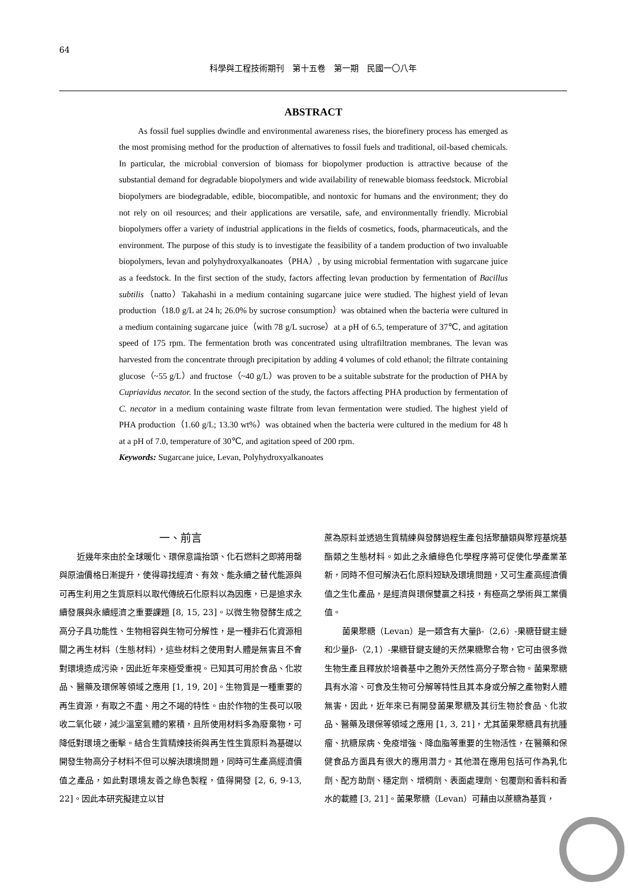64
科學與工程技術期刊　第十五卷　第一期　民國一〇八年
ABSTRACT
As fossil fuel supplies dwindle and environmental awareness rises, the biorefinery process has emerged as the most promising method for the production of alternatives to fossil fuels and traditional, oil-based chemicals. In particular, the microbial conversion of biomass for biopolymer production is attractive because of the substantial demand for degradable biopolymers and wide availability of renewable biomass feedstock. Microbial biopolymers are biodegradable, edible, biocompatible, and nontoxic for humans and the environment; they do not rely on oil resources; and their applications are versatile, safe, and environmentally friendly. Microbial biopolymers offer a variety of industrial applications in the fields of cosmetics, foods, pharmaceuticals, and the environment. The purpose of this study is to investigate the feasibility of a tandem production of two invaluable biopolymers, levan and polyhydroxyalkanoates（PHA）, by using microbial fermentation with sugarcane juice as a feedstock. In the first section of the study, factors affecting levan production by fermentation of Bacillus subtilis（natto）Takahashi in a medium containing sugarcane juice were studied. The highest yield of levan production（18.0 g/L at 24 h; 26.0% by sucrose consumption）was obtained when the bacteria were cultured in a medium containing sugarcane juice（with 78 g/L sucrose）at a pH of 6.5, temperature of 37℃, and agitation speed of 175 rpm. The fermentation broth was concentrated using ultrafiltration membranes. The levan was harvested from the concentrate through precipitation by adding 4 volumes of cold ethanol; the filtrate containing glucose（~55 g/L）and fructose（~40 g/L）was proven to be a suitable substrate for the production of PHA by Cupriavidus necator. In the second section of the study, the factors affecting PHA production by fermentation of C. necator in a medium containing waste filtrate from levan fermentation were studied. The highest yield of PHA production（1.60 g/L; 13.30 wt%）was obtained when the bacteria were cultured in the medium for 48 h at a pH of 7.0, temperature of 30℃, and agitation speed of 200 rpm.
Keywords: Sugarcane juice, Levan, Polyhydroxyalkanoates
一、前言
近幾年來由於全球暖化、環保意識抬頭、化石燃料之即將用罄與原油價格日漸提升，使得尋找經濟、有效、能永續之替代能源與可再生利用之生質原料以取代傳統石化原料以為因應，已是追求永續發展與永續經濟之重要課題 [8, 15, 23]。以微生物發酵生成之高分子具功能性、生物相容與生物可分解性，是一種非石化資源相關之再生材料（生態材料），這些材料之使用對人體是無害且不會對環境造成污染，因此近年來極受重視。已知其可用於食品、化妝品、醫藥及環保等領域之應用 [1, 19, 20]。生物質是一種重要的再生資源，有取之不盡、用之不竭的特性。由於作物的生長可以吸收二氧化碳，減少溫室氣體的累積，且所使用材料多為廢棄物，可降低對環境之衝擊。結合生質精煉技術與再生性生質原料為基礎以開發生物高分子材料不但可以解決環境問題，同時可生產高經濟價值之產品，如此對環境友善之綠色製程，值得開發 [2, 6, 9-13, 22]。因此本研究擬建立以甘
蔗為原料並透過生質精練與發酵過程生產包括聚醣類與聚羥基烷基酯類之生態材料。如此之永續綠色化學程序將可促使化學產業革新，同時不但可解決石化原料短缺及環境問題，又可生產高經濟價值之生化產品，是經濟與環保雙贏之科技，有極高之學術與工業價值。
菌果聚糖（Levan）是一類含有大量β-（2,6）-果糖苷鍵主鏈和少量β-（2,1）-果糖苷鍵支鏈的天然果糖聚合物，它可由很多微生物生產且釋放於培養基中之胞外天然性高分子聚合物。菌果聚糖具有水溶、可食及生物可分解等特性且其本身或分解之產物對人體無害，因此，近年來已有開發菌果聚糖及其衍生物於食品、化妝品、醫藥及環保等領域之應用 [1, 3, 21]，尤其菌果聚糖具有抗腫瘤、抗糖尿病、免疫增強、降血脂等重要的生物活性，在醫藥和保健食品方面具有很大的應用潛力。其他潛在應用包括可作為乳化劑、配方助劑、穩定劑、增稠劑、表面處理劑、包覆劑和香料和香水的載體 [3, 21]。菌果聚糖（Levan）可藉由以蔗糖為基質，